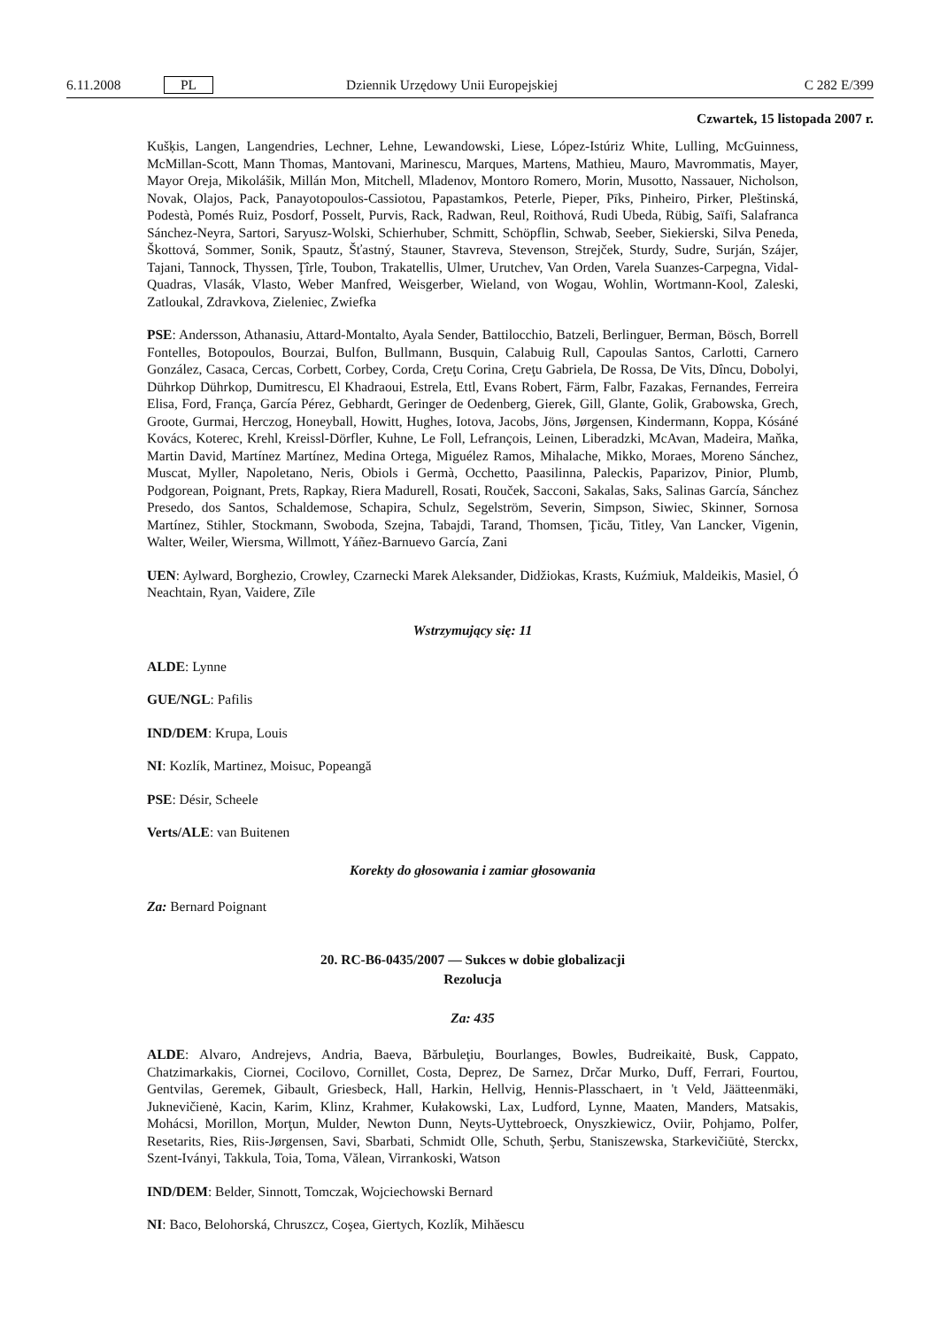6.11.2008 PL Dziennik Urzędowy Unii Europejskiej C 282 E/399
Czwartek, 15 listopada 2007 r.
Kušķis, Langen, Langendries, Lechner, Lehne, Lewandowski, Liese, López-Istúriz White, Lulling, McGuinness, McMillan-Scott, Mann Thomas, Mantovani, Marinescu, Marques, Martens, Mathieu, Mauro, Mavrommatis, Mayer, Mayor Oreja, Mikolášik, Millán Mon, Mitchell, Mladenov, Montoro Romero, Morin, Musotto, Nassauer, Nicholson, Novak, Olajos, Pack, Panayotopoulos-Cassiotou, Papastamkos, Peterle, Pieper, Pīks, Pinheiro, Pirker, Pleštinská, Podestà, Pomés Ruiz, Posdorf, Posselt, Purvis, Rack, Radwan, Reul, Roithová, Rudi Ubeda, Rübig, Saïfi, Salafranca Sánchez-Neyra, Sartori, Saryusz-Wolski, Schierhuber, Schmitt, Schöpflin, Schwab, Seeber, Siekierski, Silva Peneda, Škottová, Sommer, Sonik, Spautz, Šťastný, Stauner, Stavreva, Stevenson, Strejček, Sturdy, Sudre, Surján, Szájer, Tajani, Tannock, Thyssen, Ţîrle, Toubon, Trakatellis, Ulmer, Urutchev, Van Orden, Varela Suanzes-Carpegna, Vidal-Quadras, Vlasák, Vlasto, Weber Manfred, Weisgerber, Wieland, von Wogau, Wohlin, Wortmann-Kool, Zaleski, Zatloukal, Zdravkova, Zieleniec, Zwiefka
PSE: Andersson, Athanasiu, Attard-Montalto, Ayala Sender, Battilocchio, Batzeli, Berlinguer, Berman, Bösch, Borrell Fontelles, Botopoulos, Bourzai, Bulfon, Bullmann, Busquin, Calabuig Rull, Capoulas Santos, Carlotti, Carnero González, Casaca, Cercas, Corbett, Corbey, Corda, Creţu Corina, Creţu Gabriela, De Rossa, De Vits, Dîncu, Dobolyi, Dührkop Dührkop, Dumitrescu, El Khadraoui, Estrela, Ettl, Evans Robert, Färm, Falbr, Fazakas, Fernandes, Ferreira Elisa, Ford, França, García Pérez, Gebhardt, Geringer de Oedenberg, Gierek, Gill, Glante, Golik, Grabowska, Grech, Groote, Gurmai, Herczog, Honeyball, Howitt, Hughes, Iotova, Jacobs, Jöns, Jørgensen, Kindermann, Koppa, Kósáné Kovács, Koterec, Krehl, Kreissl-Dörfler, Kuhne, Le Foll, Lefrançois, Leinen, Liberadzki, McAvan, Madeira, Maňka, Martin David, Martínez Martínez, Medina Ortega, Miguélez Ramos, Mihalache, Mikko, Moraes, Moreno Sánchez, Muscat, Myller, Napoletano, Neris, Obiols i Germà, Occhetto, Paasilinna, Paleckis, Paparizov, Pinior, Plumb, Podgorean, Poignant, Prets, Rapkay, Riera Madurell, Rosati, Rouček, Sacconi, Sakalas, Saks, Salinas García, Sánchez Presedo, dos Santos, Schaldemose, Schapira, Schulz, Segelström, Severin, Simpson, Siwiec, Skinner, Sornosa Martínez, Stihler, Stockmann, Swoboda, Szejna, Tabajdi, Tarand, Thomsen, Ţicău, Titley, Van Lancker, Vigenin, Walter, Weiler, Wiersma, Willmott, Yáñez-Barnuevo García, Zani
UEN: Aylward, Borghezio, Crowley, Czarnecki Marek Aleksander, Didžiokas, Krasts, Kuźmiuk, Maldeikis, Masiel, Ó Neachtain, Ryan, Vaidere, Zīle
Wstrzymujący się: 11
ALDE: Lynne
GUE/NGL: Pafilis
IND/DEM: Krupa, Louis
NI: Kozlík, Martinez, Moisuc, Popeangă
PSE: Désir, Scheele
Verts/ALE: van Buitenen
Korekty do głosowania i zamiar głosowania
Za: Bernard Poignant
20. RC-B6-0435/2007 — Sukces w dobie globalizacji
Rezolucja
Za: 435
ALDE: Alvaro, Andrejevs, Andria, Baeva, Bărbuleţiu, Bourlanges, Bowles, Budreikaitė, Busk, Cappato, Chatzimarkakis, Ciornei, Cocilovo, Cornillet, Costa, Deprez, De Sarnez, Drčar Murko, Duff, Ferrari, Fourtou, Gentvilas, Geremek, Gibault, Griesbeck, Hall, Harkin, Hellvig, Hennis-Plasschaert, in 't Veld, Jäätteenmäki, Juknevičienė, Kacin, Karim, Klinz, Krahmer, Kułakowski, Lax, Ludford, Lynne, Maaten, Manders, Matsakis, Mohácsi, Morillon, Morţun, Mulder, Newton Dunn, Neyts-Uyttebroeck, Onyszkiewicz, Oviir, Pohjamo, Polfer, Resetarits, Ries, Riis-Jørgensen, Savi, Sbarbati, Schmidt Olle, Schuth, Şerbu, Staniszewska, Starkevičiūtė, Sterckx, Szent-Iványi, Takkula, Toia, Toma, Vălean, Virrankoski, Watson
IND/DEM: Belder, Sinnott, Tomczak, Wojciechowski Bernard
NI: Baco, Belohorská, Chruszcz, Coşea, Giertych, Kozlík, Mihăescu